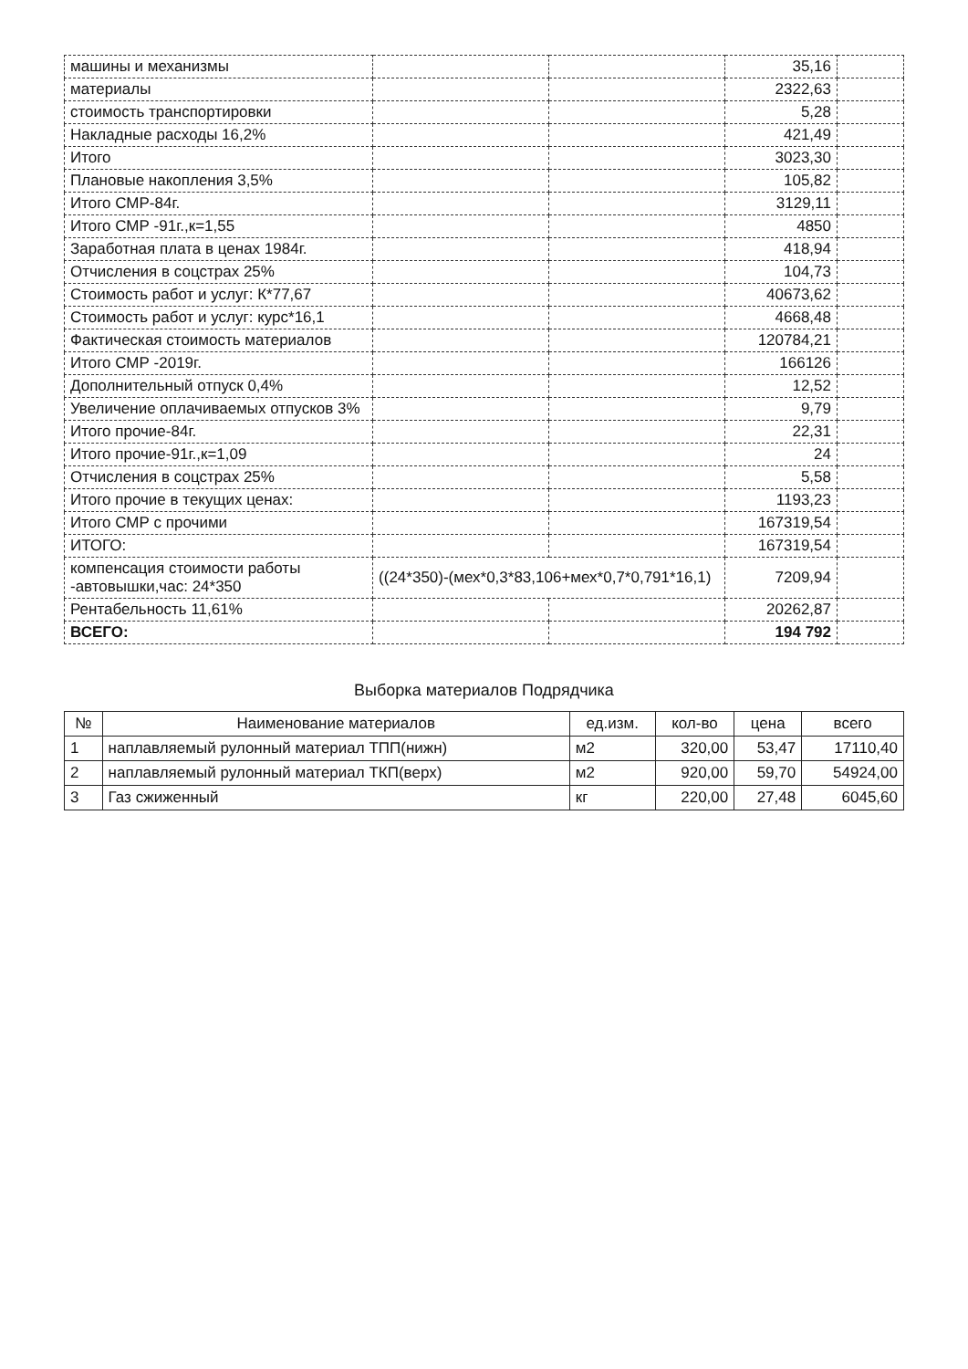| машины и механизмы | | | 35,16 | |
| материалы | | | 2322,63 | |
| стоимость транспортировки | | | 5,28 | |
| Накладные расходы 16,2% | | | 421,49 | |
| Итого | | | 3023,30 | |
| Плановые накопления 3,5% | | | 105,82 | |
| Итого СМР-84г. | | | 3129,11 | |
| Итого СМР -91г.,к=1,55 | | | 4850 | |
| Заработная плата в ценах 1984г. | | | 418,94 | |
| Отчисления в соцстрах 25% | | | 104,73 | |
| Стоимость работ и услуг: К*77,67 | | | 40673,62 | |
| Стоимость работ и услуг: курс*16,1 | | | 4668,48 | |
| Фактическая стоимость материалов | | | 120784,21 | |
| Итого СМР -2019г. | | | 166126 | |
| Дополнительный отпуск 0,4% | | | 12,52 | |
| Увеличение оплачиваемых отпусков 3% | | | 9,79 | |
| Итого прочие-84г. | | | 22,31 | |
| Итого прочие-91г.,к=1,09 | | | 24 | |
| Отчисления в соцстрах 25% | | | 5,58 | |
| Итого прочие в текущих ценах: | | | 1193,23 | |
| Итого СМР с прочими | | | 167319,54 | |
| ИТОГО: | | | 167319,54 | |
| компенсация стоимости работы -автовышки,час: 24*350 | ((24*350)-(мех*0,3*83,106+мех*0,7*0,791*16,1) | | 7209,94 | |
| Рентабельность 11,61% | | | 20262,87 | |
| ВСЕГО: | | | 194 792 | |
Выборка материалов Подрядчика
| № | Наименование материалов | ед.изм. | кол-во | цена | всего |
| --- | --- | --- | --- | --- | --- |
| 1 | наплавляемый рулонный материал ТПП(нижн) | м2 | 320,00 | 53,47 | 17110,40 |
| 2 | наплавляемый рулонный материал ТКП(верх) | м2 | 920,00 | 59,70 | 54924,00 |
| 3 | Газ сжиженный | кг | 220,00 | 27,48 | 6045,60 |